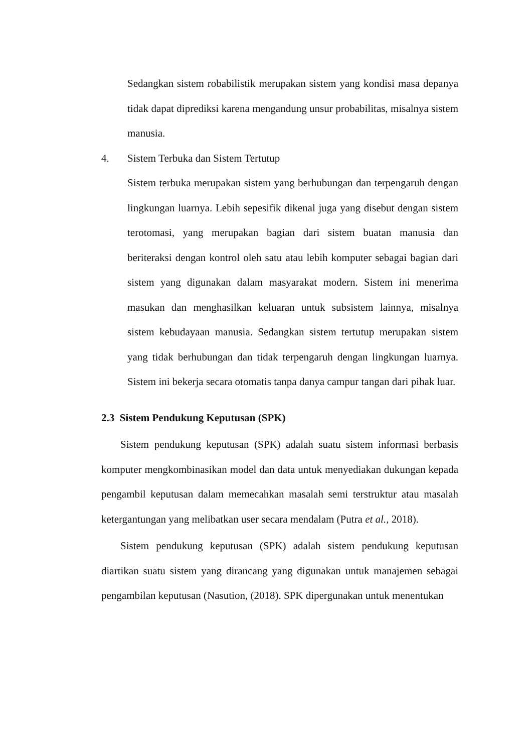Sedangkan sistem robabilistik merupakan sistem yang kondisi masa depanya tidak dapat diprediksi karena mengandung unsur probabilitas, misalnya sistem manusia.
4. Sistem Terbuka dan Sistem Tertutup
Sistem terbuka merupakan sistem yang berhubungan dan terpengaruh dengan lingkungan luarnya. Lebih sepesifik dikenal juga yang disebut dengan sistem terotomasi, yang merupakan bagian dari sistem buatan manusia dan beriteraksi dengan kontrol oleh satu atau lebih komputer sebagai bagian dari sistem yang digunakan dalam masyarakat modern. Sistem ini menerima masukan dan menghasilkan keluaran untuk subsistem lainnya, misalnya sistem kebudayaan manusia. Sedangkan sistem tertutup merupakan sistem yang tidak berhubungan dan tidak terpengaruh dengan lingkungan luarnya. Sistem ini bekerja secara otomatis tanpa danya campur tangan dari pihak luar.
2.3 Sistem Pendukung Keputusan (SPK)
Sistem pendukung keputusan (SPK) adalah suatu sistem informasi berbasis komputer mengkombinasikan model dan data untuk menyediakan dukungan kepada pengambil keputusan dalam memecahkan masalah semi terstruktur atau masalah ketergantungan yang melibatkan user secara mendalam (Putra et al., 2018).
Sistem pendukung keputusan (SPK) adalah sistem pendukung keputusan diartikan suatu sistem yang dirancang yang digunakan untuk manajemen sebagai pengambilan keputusan (Nasution, (2018). SPK dipergunakan untuk menentukan